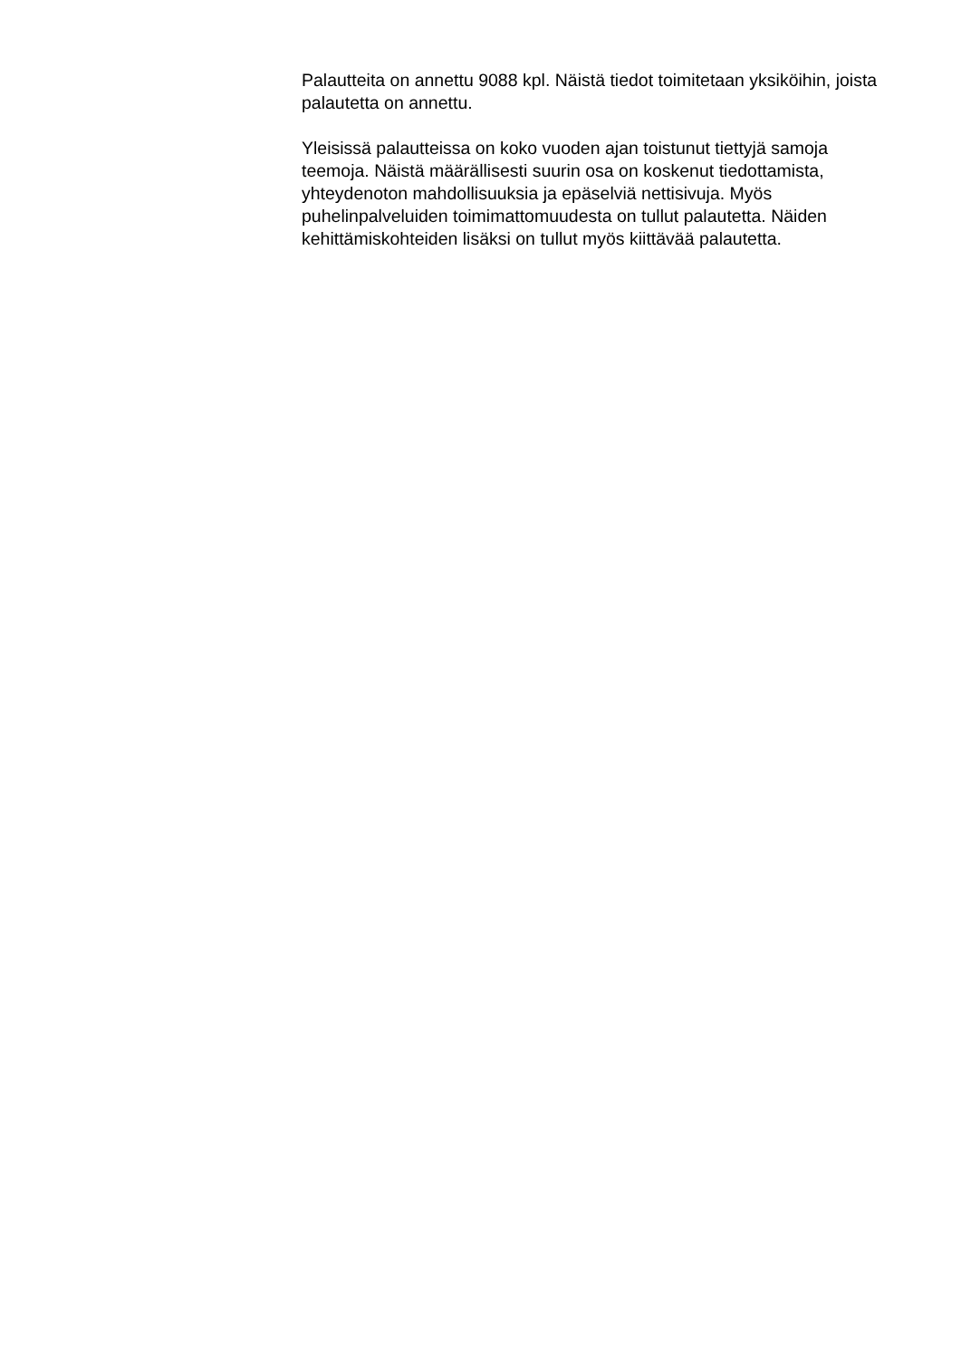Palautteita on annettu 9088 kpl. Näistä tiedot toimitetaan yksiköihin, joista palautetta on annettu.
Yleisissä palautteissa on koko vuoden ajan toistunut tiettyjä samoja teemoja. Näistä määrällisesti suurin osa on koskenut tiedottamista, yhteydenoton mahdollisuuksia ja epäselviä nettisivuja. Myös puhelinpalveluiden toimimattomuudesta on tullut palautetta. Näiden kehittämiskohteiden lisäksi on tullut myös kiittävää palautetta.